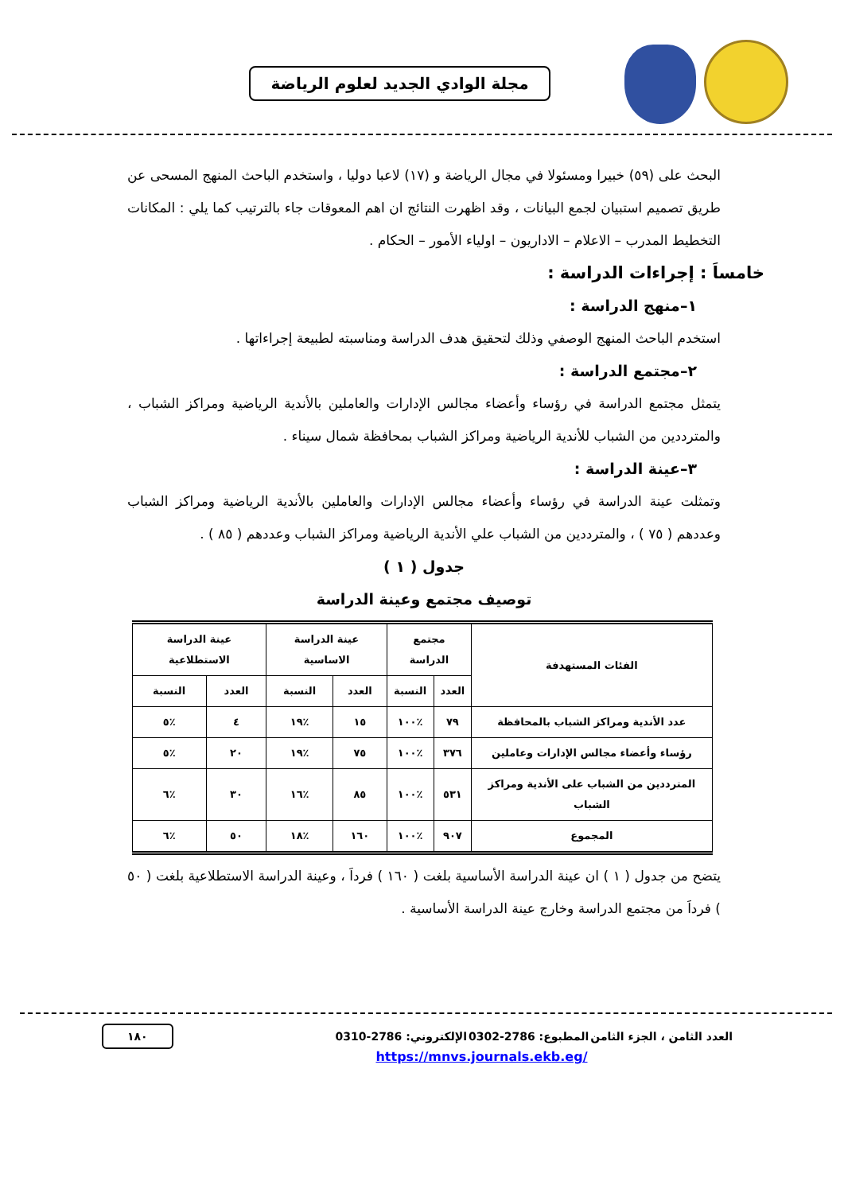مجلة الوادي الجديد لعلوم الرياضة
البحث على (٥٩) خبيرا ومسئولا في مجال الرياضة و (١٧) لاعبا دوليا ، واستخدم الباحث المنهج المسحى عن طريق تصميم استبيان لجمع البيانات ، وقد اظهرت النتائج ان اهم المعوقات جاء بالترتيب كما يلي : المكانات التخطيط المدرب – الاعلام – الاداريون – اولياء الأمور – الحكام .
خامساَ : إجراءات الدراسة :
١–منهج الدراسة :
استخدم الباحث المنهج الوصفي وذلك لتحقيق هدف الدراسة ومناسبته لطبيعة إجراءاتها .
٢–مجتمع الدراسة :
يتمثل مجتمع الدراسة في رؤساء وأعضاء مجالس الإدارات والعاملين بالأندية الرياضية ومراكز الشباب ، والمترددين من الشباب للأندية الرياضية ومراكز الشباب بمحافظة شمال سيناء .
٣–عينة الدراسة :
وتمثلت عينة الدراسة في رؤساء وأعضاء مجالس الإدارات والعاملين بالأندية الرياضية ومراكز الشباب وعددهم ( ٧٥ ) ، والمترددين من الشباب علي الأندية الرياضية ومراكز الشباب وعددهم ( ٨٥ ) .
جدول ( ١ )
توصيف مجتمع وعينة الدراسة
| الفئات المستهدفة | مجتمع الدراسة | | عينة الدراسة الاساسية | | عينة الدراسة الاستطلاعية | |
| --- | --- | --- | --- | --- | --- | --- |
| | العدد | النسبة | العدد | النسبة | العدد | النسبة |
| عدد الأندية ومراكز الشباب بالمحافظة | ٧٩ | ٪١٠٠ | ١٥ | ٪١٩ | ٤ | ٪٥ |
| رؤساء وأعضاء مجالس الإدارات وعاملين | ٣٧٦ | ٪١٠٠ | ٧٥ | ٪١٩ | ٢٠ | ٪٥ |
| المترددين من الشباب على الأندية ومراكز الشباب | ٥٣١ | ٪١٠٠ | ٨٥ | ٪١٦ | ٣٠ | ٪٦ |
| المجموع | ٩٠٧ | ٪١٠٠ | ١٦٠ | ٪١٨ | ٥٠ | ٪٦ |
يتضح من جدول ( ١ ) ان عينة الدراسة الأساسية بلغت ( ١٦٠ ) فرداَ ، وعينة الدراسة الاستطلاعية بلغت ( ٥٠ ) فرداَ من مجتمع الدراسة وخارج عينة الدراسة الأساسية .
العدد الثامن ، الجزء الثامن المطبوع: 2786-0302 الإلكتروني: 2786-0310 ١٨٠
https://mnvs.journals.ekb.eg/